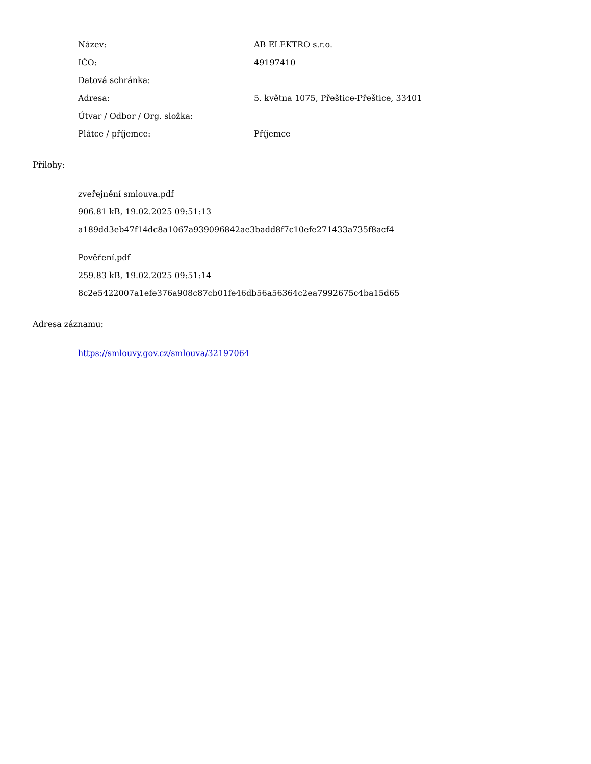| Název: | AB ELEKTRO s.r.o. |
| IČO: | 49197410 |
| Datová schránka: | |
| Adresa: | 5. května 1075, Přeštice-Přeštice, 33401 |
| Útvar / Odbor / Org. složka: | |
| Plátce / příjemce: | Příjemce |
Přílohy:
zveřejnění smlouva.pdf
906.81 kB, 19.02.2025 09:51:13
a189dd3eb47f14dc8a1067a939096842ae3badd8f7c10efe271433a735f8acf4
Pověření.pdf
259.83 kB, 19.02.2025 09:51:14
8c2e5422007a1efe376a908c87cb01fe46db56a56364c2ea7992675c4ba15d65
Adresa záznamu:
https://smlouvy.gov.cz/smlouva/32197064